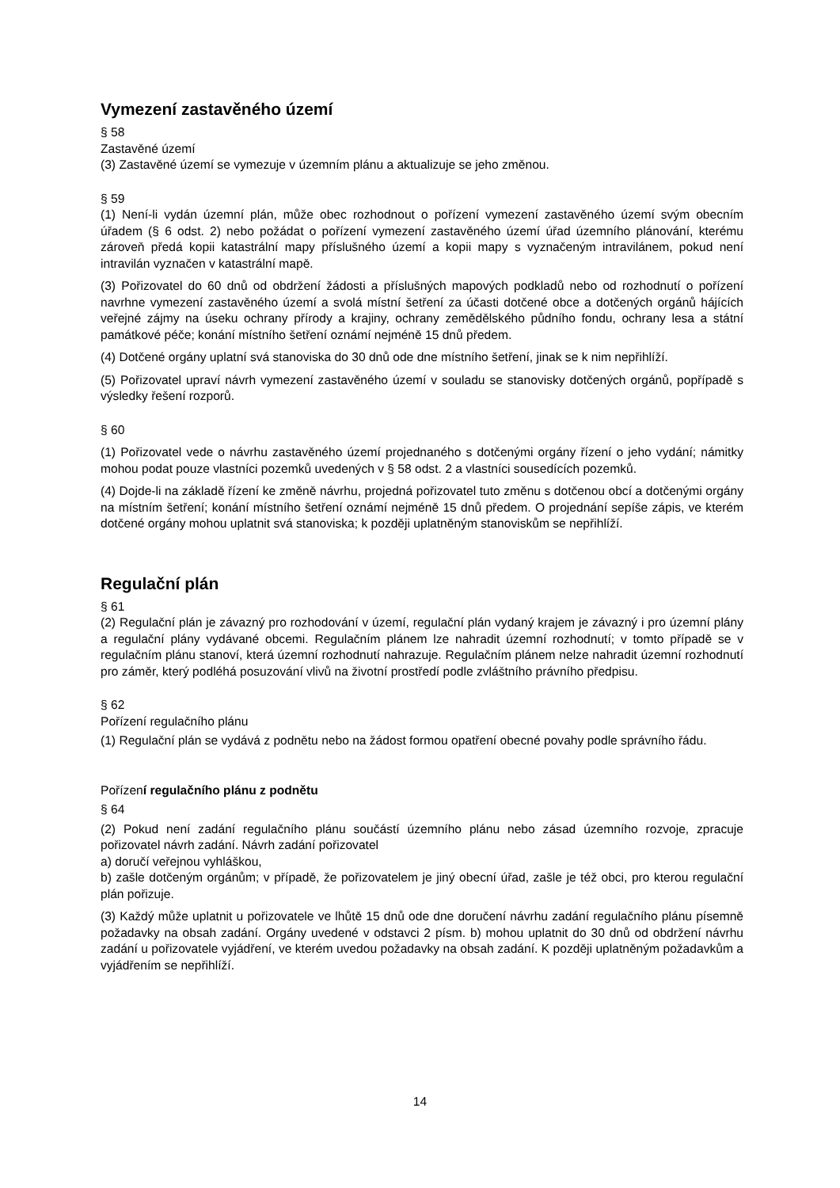Vymezení zastavěného území
§ 58
Zastavěné území
(3) Zastavěné území se vymezuje v územním plánu a aktualizuje se jeho změnou.
§ 59
(1) Není-li vydán územní plán, může obec rozhodnout o pořízení vymezení zastavěného území svým obecním úřadem (§ 6 odst. 2) nebo požádat o pořízení vymezení zastavěného území úřad územního plánování, kterému zároveň předá kopii katastrální mapy příslušného území a kopii mapy s vyznačeným intravilánem, pokud není intravilán vyznačen v katastrální mapě.
(3) Pořizovatel do 60 dnů od obdržení žádosti a příslušných mapových podkladů nebo od rozhodnutí o pořízení navrhne vymezení zastavěného území a svolá místní šetření za účasti dotčené obce a dotčených orgánů hájících veřejné zájmy na úseku ochrany přírody a krajiny, ochrany zemědělského půdního fondu, ochrany lesa a státní památkové péče; konání místního šetření oznámí nejméně 15 dnů předem.
(4) Dotčené orgány uplatní svá stanoviska do 30 dnů ode dne místního šetření, jinak se k nim nepřihlíží.
(5) Pořizovatel upraví návrh vymezení zastavěného území v souladu se stanovisky dotčených orgánů, popřípadě s výsledky řešení rozporů.
§ 60
(1) Pořizovatel vede o návrhu zastavěného území projednaného s dotčenými orgány řízení o jeho vydání; námitky mohou podat pouze vlastníci pozemků uvedených v § 58 odst. 2 a vlastníci sousedících pozemků.
(4) Dojde-li na základě řízení ke změně návrhu, projedná pořizovatel tuto změnu s dotčenou obcí a dotčenými orgány na místním šetření; konání místního šetření oznámí nejméně 15 dnů předem. O projednání sepíše zápis, ve kterém dotčené orgány mohou uplatnit svá stanoviska; k později uplatněným stanoviskům se nepřihlíží.
Regulační plán
§ 61
(2) Regulační plán je závazný pro rozhodování v území, regulační plán vydaný krajem je závazný i pro územní plány a regulační plány vydávané obcemi. Regulačním plánem lze nahradit územní rozhodnutí; v tomto případě se v regulačním plánu stanoví, která územní rozhodnutí nahrazuje. Regulačním plánem nelze nahradit územní rozhodnutí pro záměr, který podléhá posuzování vlivů na životní prostředí podle zvláštního právního předpisu.
§ 62
Pořízení regulačního plánu
(1) Regulační plán se vydává z podnětu nebo na žádost formou opatření obecné povahy podle správního řádu.
Pořízení regulačního plánu z podnětu
§ 64
(2) Pokud není zadání regulačního plánu součástí územního plánu nebo zásad územního rozvoje, zpracuje pořizovatel návrh zadání. Návrh zadání pořizovatel
a) doručí veřejnou vyhláškou,
b) zašle dotčeným orgánům; v případě, že pořizovatelem je jiný obecní úřad, zašle je též obci, pro kterou regulační plán pořizuje.
(3) Každý může uplatnit u pořizovatele ve lhůtě 15 dnů ode dne doručení návrhu zadání regulačního plánu písemně požadavky na obsah zadání. Orgány uvedené v odstavci 2 písm. b) mohou uplatnit do 30 dnů od obdržení návrhu zadání u pořizovatele vyjádření, ve kterém uvedou požadavky na obsah zadání. K později uplatněným požadavkům a vyjádřením se nepřihlíží.
14